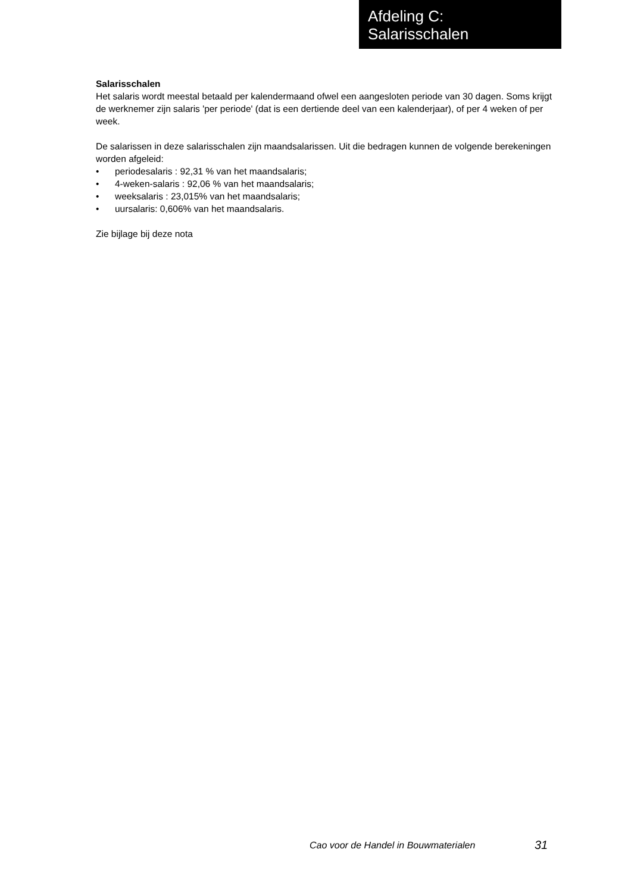Afdeling C:
Salarisschalen
Salarisschalen
Het salaris wordt meestal betaald per kalendermaand ofwel een aangesloten periode van 30 dagen. Soms krijgt de werknemer zijn salaris 'per periode' (dat is een dertiende deel van een kalenderjaar), of per 4 weken of per week.
De salarissen in deze salarisschalen zijn maandsalarissen. Uit die bedragen kunnen de volgende berekeningen worden afgeleid:
• periodesalaris : 92,31 % van het maandsalaris;
• 4-weken-salaris : 92,06 % van het maandsalaris;
• weeksalaris : 23,015% van het maandsalaris;
• uursalaris: 0,606% van het maandsalaris.
Zie bijlage bij deze nota
Cao voor de Handel in Bouwmaterialen
31